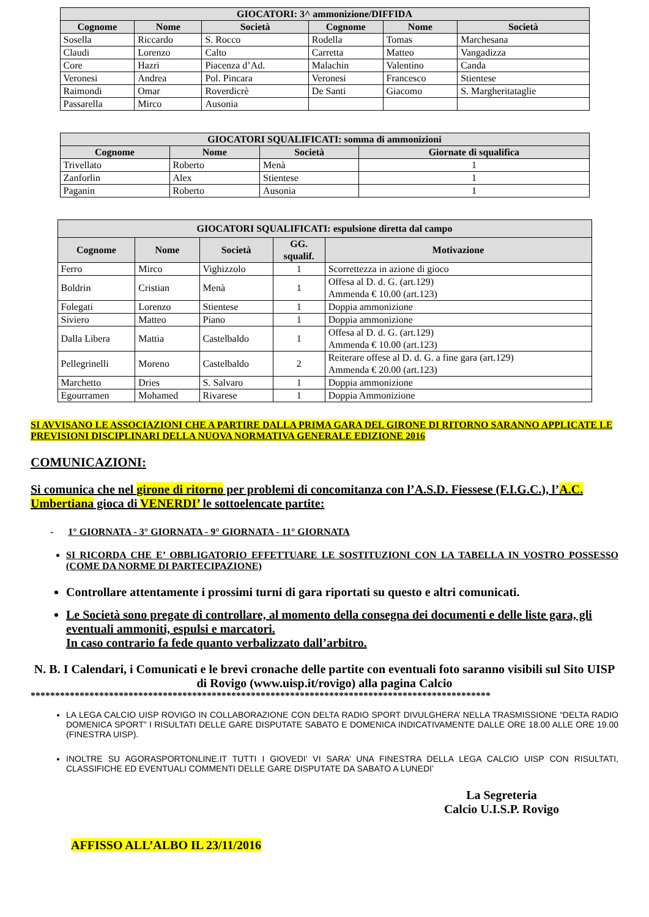| GIOCATORI: 3^ ammonizione/DIFFIDA | | | | | |
| --- | --- | --- | --- | --- | --- |
| Cognome | Nome | Società | Cognome | Nome | Società |
| Sosella | Riccardo | S. Rocco | Rodella | Tomas | Marchesana |
| Claudi | Lorenzo | Calto | Carretta | Matteo | Vangadizza |
| Core | Hazri | Piacenza d’Ad. | Malachin | Valentino | Canda |
| Veronesi | Andrea | Pol. Pincara | Veronesi | Francesco | Stientese |
| Raimondi | Omar | Roverdicrè | De Santi | Giacomo | S. Margheritataglie |
| Passarella | Mirco | Ausonia | | | |
| GIOCATORI SQUALIFICATI: somma di ammonizioni | | | |
| --- | --- | --- | --- |
| Cognome | Nome | Società | Giornate di squalifica |
| Trivellato | Roberto | Menà | 1 |
| Zanforlin | Alex | Stientese | 1 |
| Paganin | Roberto | Ausonia | 1 |
| GIOCATORI SQUALIFICATI: espulsione diretta dal campo | | | | |
| --- | --- | --- | --- | --- |
| Cognome | Nome | Società | GG. squalif. | Motivazione |
| Ferro | Mirco | Vighizzolo | 1 | Scorrettezza in azione di gioco |
| Boldrin | Cristian | Menà | 1 | Offesa al D. d. G. (art.129) Ammenda € 10.00 (art.123) |
| Folegati | Lorenzo | Stientese | 1 | Doppia ammonizione |
| Siviero | Matteo | Piano | 1 | Doppia ammonizione |
| Dalla Libera | Mattia | Castelbaldo | 1 | Offesa al D. d. G. (art.129) Ammenda € 10.00 (art.123) |
| Pellegrinelli | Moreno | Castelbaldo | 2 | Reiterare offese al D. d. G. a fine gara (art.129) Ammenda € 20.00 (art.123) |
| Marchetto | Dries | S. Salvaro | 1 | Doppia ammonizione |
| Egourramen | Mohamed | Rivarese | 1 | Doppia Ammonizione |
SI AVVISANO LE ASSOCIAZIONI CHE A PARTIRE DALLA PRIMA GARA DEL GIRONE DI RITORNO SARANNO APPLICATE LE PREVISIONI DISCIPLINARI DELLA NUOVA NORMATIVA GENERALE EDIZIONE 2016
COMUNICAZIONI:
Si comunica che nel girone di ritorno per problemi di concomitanza con l’A.S.D. Fiessese (F.I.G.C.), l’A.C. Umbertiana gioca di VENERDI’ le sottoelencate partite:
- 1° GIORNATA - 3° GIORNATA - 9° GIORNATA - 11° GIORNATA
SI RICORDA CHE E’ OBBLIGATORIO EFFETTUARE LE SOSTITUZIONI CON LA TABELLA IN VOSTRO POSSESSO (COME DA NORME DI PARTECIPAZIONE)
Controllare attentamente i prossimi turni di gara riportati su questo e altri comunicati.
Le Società sono pregate di controllare, al momento della consegna dei documenti e delle liste gara, gli eventuali ammoniti, espulsi e marcatori.
In caso contrario fa fede quanto verbalizzato dall’arbitro.
N. B. I Calendari, i Comunicati e le brevi cronache delle partite con eventuali foto saranno visibili sul Sito UISP di Rovigo (www.uisp.it/rovigo) alla pagina Calcio
**********************************************************************************************
LA LEGA CALCIO UISP ROVIGO IN COLLABORAZIONE CON DELTA RADIO SPORT DIVULGHERA’ NELLA TRASMISSIONE “DELTA RADIO DOMENICA SPORT” I RISULTATI DELLE GARE DISPUTATE SABATO E DOMENICA INDICATIVAMENTE DALLE ORE 18.00 ALLE ORE 19.00 (FINESTRA UISP).
INOLTRE SU AGORASPORTONLINE.IT TUTTI I GIOVEDI’ VI SARA’ UNA FINESTRA DELLA LEGA CALCIO UISP CON RISULTATI, CLASSIFICHE ED EVENTUALI COMMENTI DELLE GARE DISPUTATE DA SABATO A LUNEDI’
La Segreteria
Calcio U.I.S.P. Rovigo
AFFISSO ALL’ALBO IL 23/11/2016